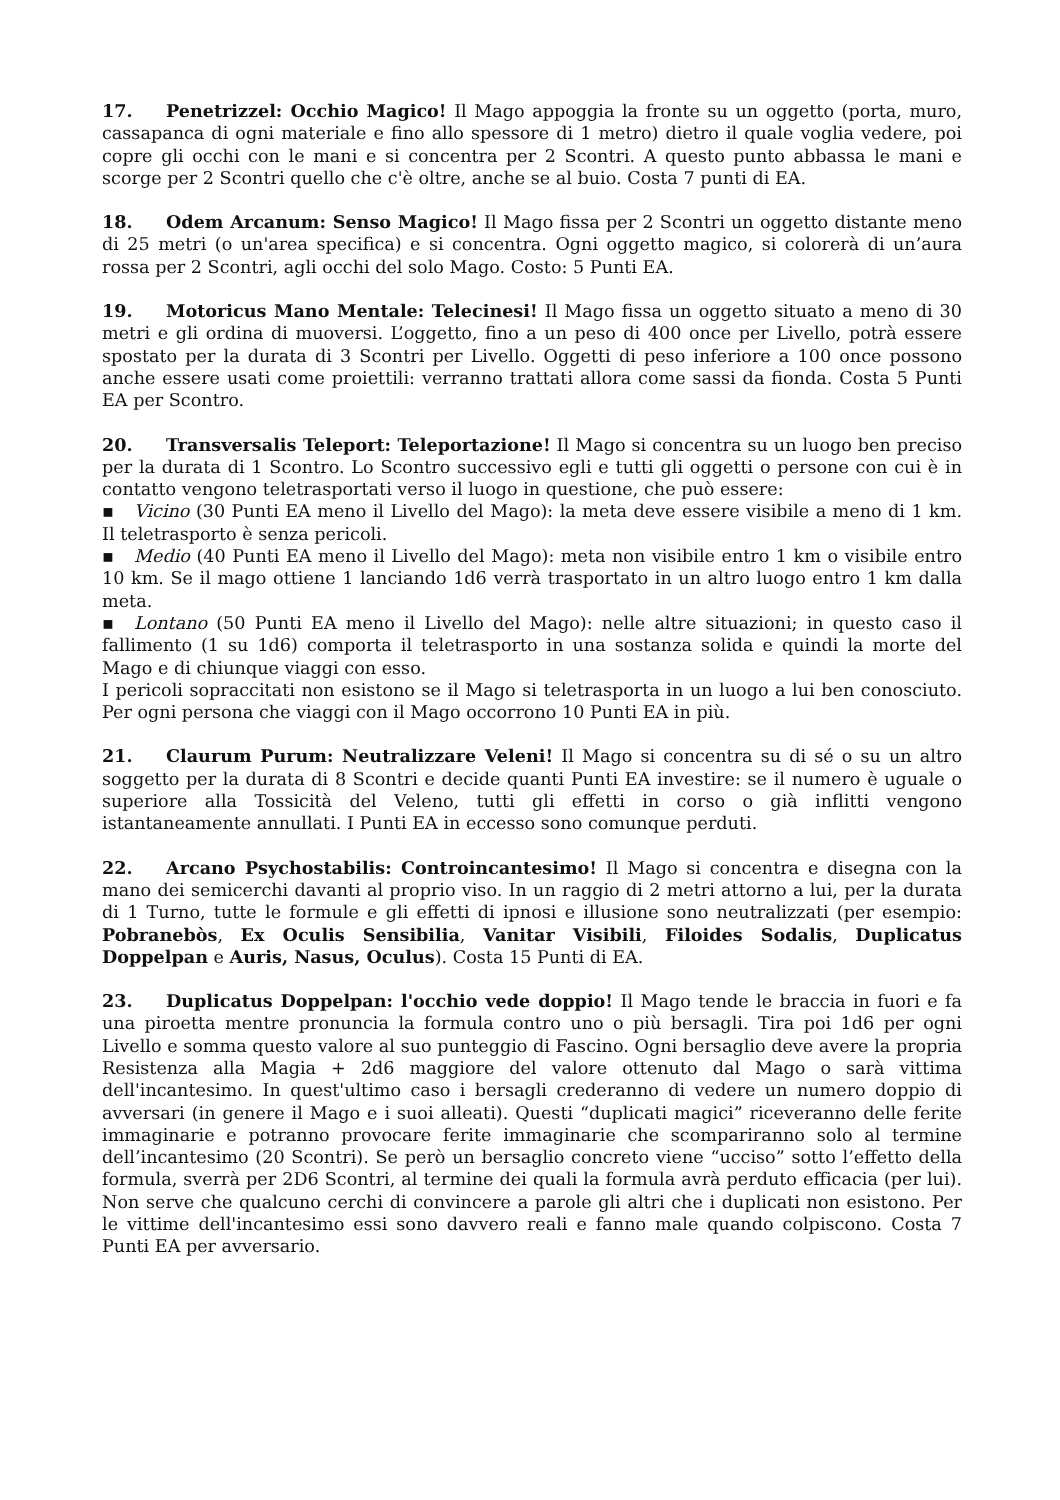17. Penetrizzel: Occhio Magico! Il Mago appoggia la fronte su un oggetto (porta, muro, cassapanca di ogni materiale e fino allo spessore di 1 metro) dietro il quale voglia vedere, poi copre gli occhi con le mani e si concentra per 2 Scontri. A questo punto abbassa le mani e scorge per 2 Scontri quello che c'è oltre, anche se al buio. Costa 7 punti di EA.
18. Odem Arcanum: Senso Magico! Il Mago fissa per 2 Scontri un oggetto distante meno di 25 metri (o un'area specifica) e si concentra. Ogni oggetto magico, si colorerà di un’aura rossa per 2 Scontri, agli occhi del solo Mago. Costo: 5 Punti EA.
19. Motoricus Mano Mentale: Telecinesi! Il Mago fissa un oggetto situato a meno di 30 metri e gli ordina di muoversi. L’oggetto, fino a un peso di 400 once per Livello, potrà essere spostato per la durata di 3 Scontri per Livello. Oggetti di peso inferiore a 100 once possono anche essere usati come proiettili: verranno trattati allora come sassi da fionda. Costa 5 Punti EA per Scontro.
20. Transversalis Teleport: Teleportazione! Il Mago si concentra su un luogo ben preciso per la durata di 1 Scontro. Lo Scontro successivo egli e tutti gli oggetti o persone con cui è in contatto vengono teletrasportati verso il luogo in questione, che può essere:
▪ Vicino (30 Punti EA meno il Livello del Mago): la meta deve essere visibile a meno di 1 km. Il teletrasporto è senza pericoli.
▪ Medio (40 Punti EA meno il Livello del Mago): meta non visibile entro 1 km o visibile entro 10 km. Se il mago ottiene 1 lanciando 1d6 verrà trasportato in un altro luogo entro 1 km dalla meta.
▪ Lontano (50 Punti EA meno il Livello del Mago): nelle altre situazioni; in questo caso il fallimento (1 su 1d6) comporta il teletrasporto in una sostanza solida e quindi la morte del Mago e di chiunque viaggi con esso.
I pericoli sopraccitati non esistono se il Mago si teletrasporta in un luogo a lui ben conosciuto. Per ogni persona che viaggi con il Mago occorrono 10 Punti EA in più.
21. Claurum Purum: Neutralizzare Veleni! Il Mago si concentra su di sé o su un altro soggetto per la durata di 8 Scontri e decide quanti Punti EA investire: se il numero è uguale o superiore alla Tossicità del Veleno, tutti gli effetti in corso o già inflitti vengono istantaneamente annullati. I Punti EA in eccesso sono comunque perduti.
22. Arcano Psychostabilis: Controincantesimo! Il Mago si concentra e disegna con la mano dei semicerchi davanti al proprio viso. In un raggio di 2 metri attorno a lui, per la durata di 1 Turno, tutte le formule e gli effetti di ipnosi e illusione sono neutralizzati (per esempio: Pobranebòs, Ex Oculis Sensibilia, Vanitar Visibili, Filoides Sodalis, Duplicatus Doppelpan e Auris, Nasus, Oculus). Costa 15 Punti di EA.
23. Duplicatus Doppelpan: l'occhio vede doppio! Il Mago tende le braccia in fuori e fa una piroetta mentre pronuncia la formula contro uno o più bersagli. Tira poi 1d6 per ogni Livello e somma questo valore al suo punteggio di Fascino. Ogni bersaglio deve avere la propria Resistenza alla Magia + 2d6 maggiore del valore ottenuto dal Mago o sarà vittima dell'incantesimo. In quest'ultimo caso i bersagli crederanno di vedere un numero doppio di avversari (in genere il Mago e i suoi alleati). Questi “duplicati magici” riceveranno delle ferite immaginarie e potranno provocare ferite immaginarie che scompariranno solo al termine dell’incantesimo (20 Scontri). Se però un bersaglio concreto viene “ucciso” sotto l’effetto della formula, sverrà per 2D6 Scontri, al termine dei quali la formula avrà perduto efficacia (per lui). Non serve che qualcuno cerchi di convincere a parole gli altri che i duplicati non esistono. Per le vittime dell'incantesimo essi sono davvero reali e fanno male quando colpiscono. Costa 7 Punti EA per avversario.